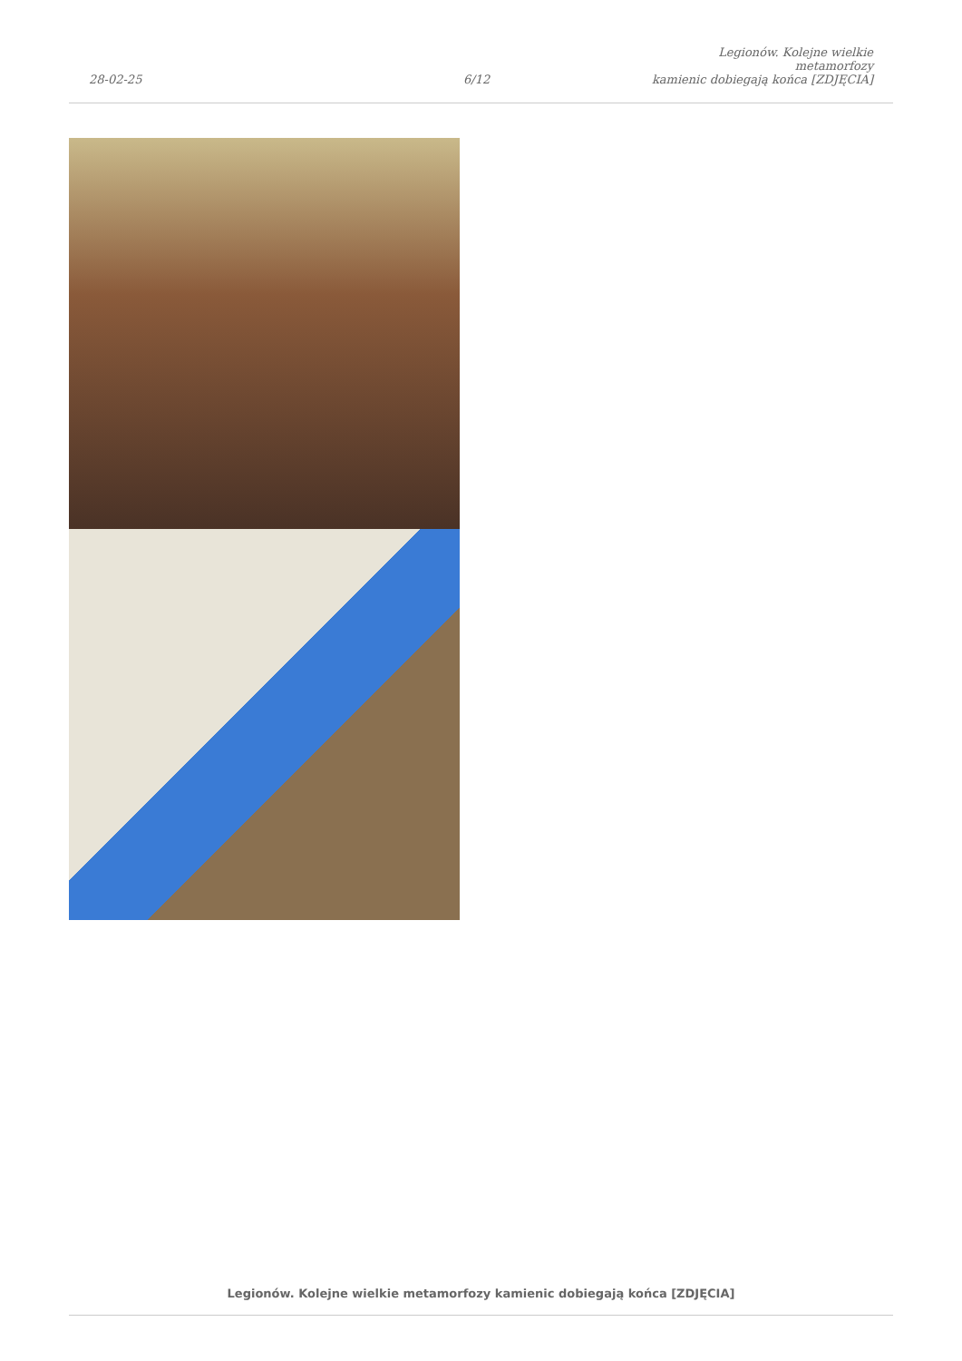28-02-25
6/12
Legionów. Kolejne wielkie metamorfozy
kamienic dobiegają końca [ZDJĘCIA]
Legionów. Kolejne wielkie metamorfozy kamienic dobiegają końca [ZDJĘCIA]